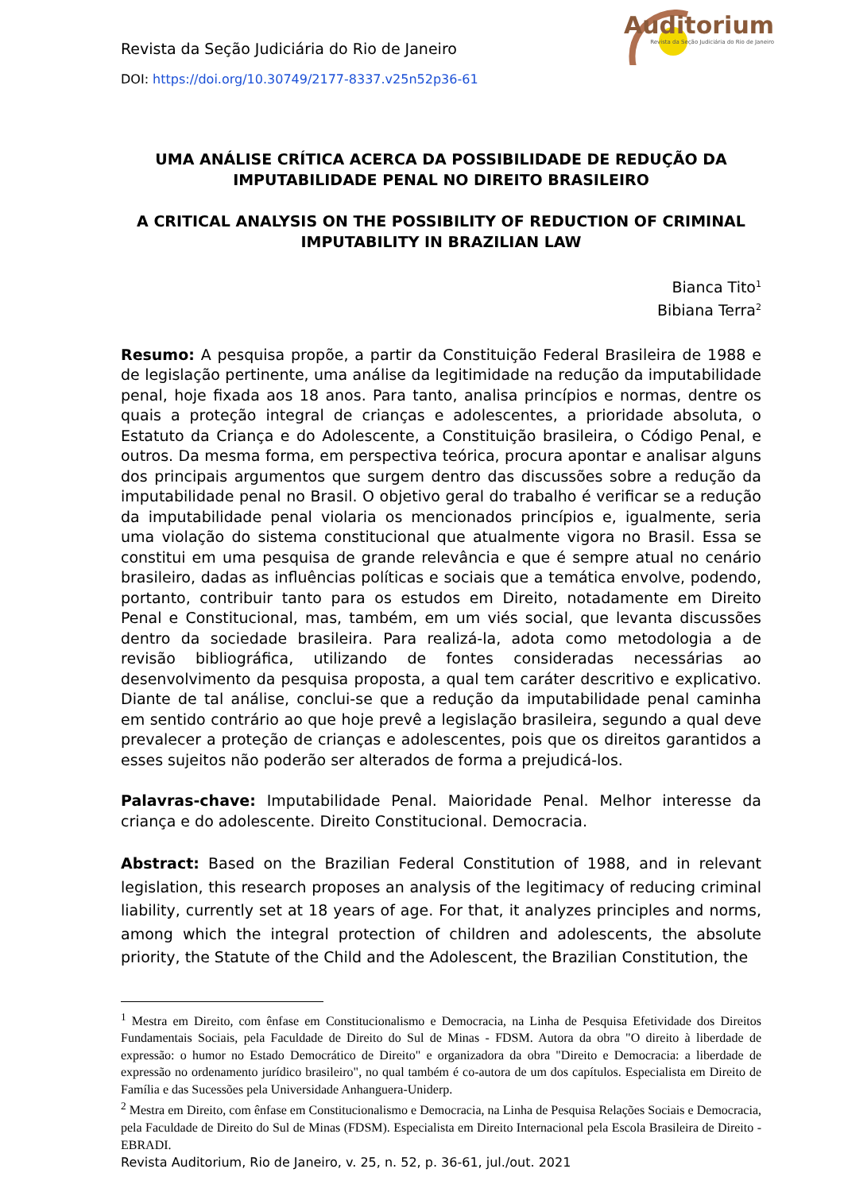Auditorium
Revista da Seção Judiciária do Rio de Janeiro
Revista da Seção Judiciária do Rio de Janeiro
DOI: https://doi.org/10.30749/2177-8337.v25n52p36-61
UMA ANÁLISE CRÍTICA ACERCA DA POSSIBILIDADE DE REDUÇÃO DA IMPUTABILIDADE PENAL NO DIREITO BRASILEIRO
A CRITICAL ANALYSIS ON THE POSSIBILITY OF REDUCTION OF CRIMINAL IMPUTABILITY IN BRAZILIAN LAW
Bianca Tito<sup>1</sup>
Bibiana Terra<sup>2</sup>
Resumo: A pesquisa propõe, a partir da Constituição Federal Brasileira de 1988 e de legislação pertinente, uma análise da legitimidade na redução da imputabilidade penal, hoje fixada aos 18 anos. Para tanto, analisa princípios e normas, dentre os quais a proteção integral de crianças e adolescentes, a prioridade absoluta, o Estatuto da Criança e do Adolescente, a Constituição brasileira, o Código Penal, e outros. Da mesma forma, em perspectiva teórica, procura apontar e analisar alguns dos principais argumentos que surgem dentro das discussões sobre a redução da imputabilidade penal no Brasil. O objetivo geral do trabalho é verificar se a redução da imputabilidade penal violaria os mencionados princípios e, igualmente, seria uma violação do sistema constitucional que atualmente vigora no Brasil. Essa se constitui em uma pesquisa de grande relevância e que é sempre atual no cenário brasileiro, dadas as influências políticas e sociais que a temática envolve, podendo, portanto, contribuir tanto para os estudos em Direito, notadamente em Direito Penal e Constitucional, mas, também, em um viés social, que levanta discussões dentro da sociedade brasileira. Para realizá-la, adota como metodologia a de revisão bibliográfica, utilizando de fontes consideradas necessárias ao desenvolvimento da pesquisa proposta, a qual tem caráter descritivo e explicativo. Diante de tal análise, conclui-se que a redução da imputabilidade penal caminha em sentido contrário ao que hoje prevê a legislação brasileira, segundo a qual deve prevalecer a proteção de crianças e adolescentes, pois que os direitos garantidos a esses sujeitos não poderão ser alterados de forma a prejudicá-los.
Palavras-chave: Imputabilidade Penal. Maioridade Penal. Melhor interesse da criança e do adolescente. Direito Constitucional. Democracia.
Abstract: Based on the Brazilian Federal Constitution of 1988, and in relevant legislation, this research proposes an analysis of the legitimacy of reducing criminal liability, currently set at 18 years of age. For that, it analyzes principles and norms, among which the integral protection of children and adolescents, the absolute priority, the Statute of the Child and the Adolescent, the Brazilian Constitution, the
<sup>1</sup> Mestra em Direito, com ênfase em Constitucionalismo e Democracia, na Linha de Pesquisa Efetividade dos Direitos Fundamentais Sociais, pela Faculdade de Direito do Sul de Minas - FDSM. Autora da obra "O direito à liberdade de expressão: o humor no Estado Democrático de Direito" e organizadora da obra "Direito e Democracia: a liberdade de expressão no ordenamento jurídico brasileiro", no qual também é co-autora de um dos capítulos. Especialista em Direito de Família e das Sucessões pela Universidade Anhanguera-Uniderp.
<sup>2</sup> Mestra em Direito, com ênfase em Constitucionalismo e Democracia, na Linha de Pesquisa Relações Sociais e Democracia, pela Faculdade de Direito do Sul de Minas (FDSM). Especialista em Direito Internacional pela Escola Brasileira de Direito - EBRADI.
Revista Auditorium, Rio de Janeiro, v. 25, n. 52, p. 36-61, jul./out. 2021